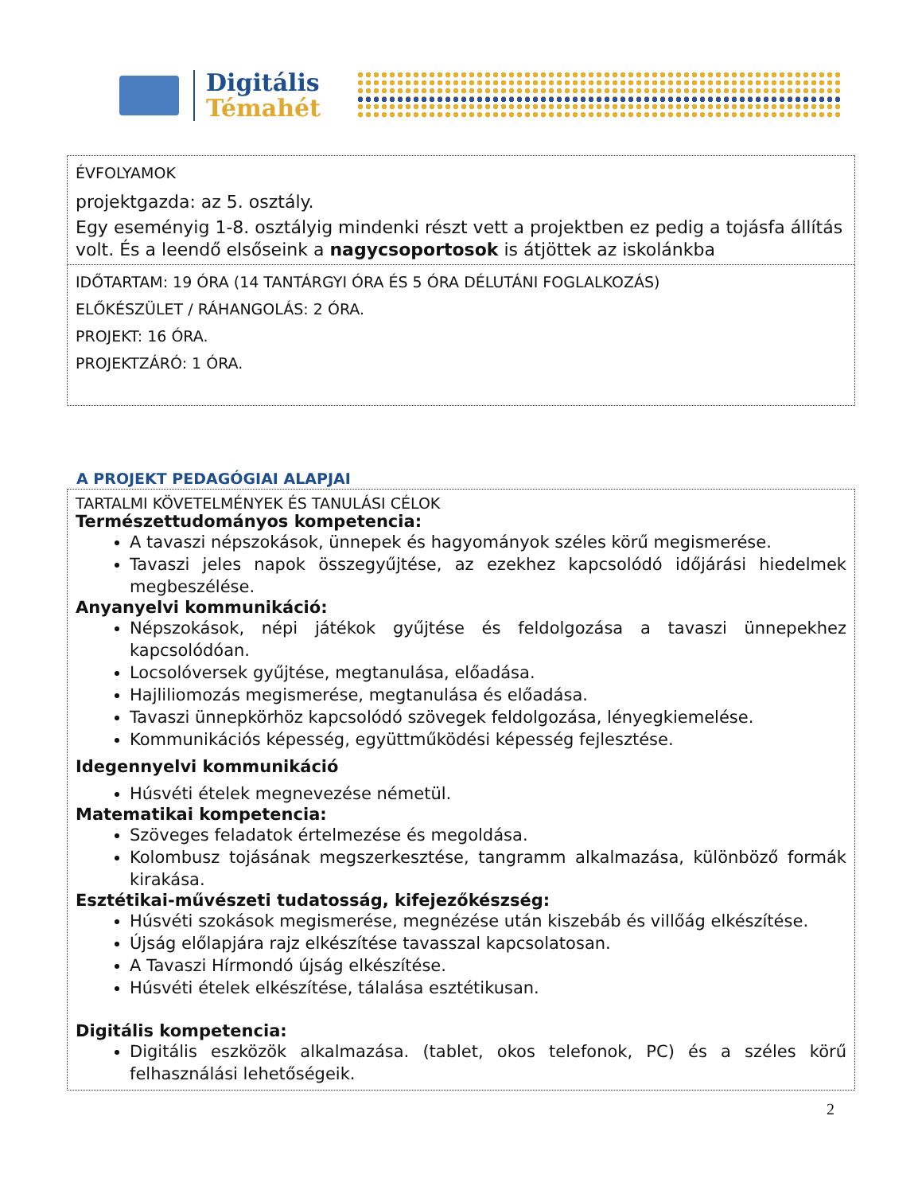Digitális
Témahét
ÉVFOLYAMOK
projektgazda: az 5. osztály.
Egy eseményig 1-8. osztályig mindenki részt vett a projektben ez pedig a tojásfa állítás volt. És a leendő elsőseink a nagycsoportosok is átjöttek az iskolánkba
IDŐTARTAM: 19 ÓRA (14 TANTÁRGYI ÓRA ÉS 5 ÓRA DÉLUTÁNI FOGLALKOZÁS)
ELŐKÉSZÜLET / RÁHANGOLÁS: 2 ÓRA.
PROJEKT: 16 ÓRA.
PROJEKTZÁRÓ: 1 ÓRA.
A PROJEKT PEDAGÓGIAI ALAPJAI
TARTALMI KÖVETELMÉNYEK ÉS TANULÁSI CÉLOK
Természettudományos kompetencia:
A tavaszi népszokások, ünnepek és hagyományok széles körű megismerése.
Tavaszi jeles napok összegyűjtése, az ezekhez kapcsolódó időjárási hiedelmek megbeszélése.
Anyanyelvi kommunikáció:
Népszokások, népi játékok gyűjtése és feldolgozása a tavaszi ünnepekhez kapcsolódóan.
Locsolóversek gyűjtése, megtanulása, előadása.
Hajliliomozás megismerése, megtanulása és előadása.
Tavaszi ünnepkörhöz kapcsolódó szövegek feldolgozása, lényegkiemelése.
Kommunikációs képesség, együttműködési képesség fejlesztése.
Idegennyelvi kommunikáció
Húsvéti ételek megnevezése németül.
Matematikai kompetencia:
Szöveges feladatok értelmezése és megoldása.
Kolombusz tojásának megszerkesztése, tangramm alkalmazása, különböző formák kirakása.
Esztétikai-művészeti tudatosság, kifejezőkészség:
Húsvéti szokások megismerése, megnézése után kiszebáb és villőág elkészítése.
Újság előlapjára rajz elkészítése tavasszal kapcsolatosan.
A Tavaszi Hírmondó újság elkészítése.
Húsvéti ételek elkészítése, tálalása esztétikusan.
Digitális kompetencia:
Digitális eszközök alkalmazása. (tablet, okos telefonok, PC) és a széles körű felhasználási lehetőségeik.
2